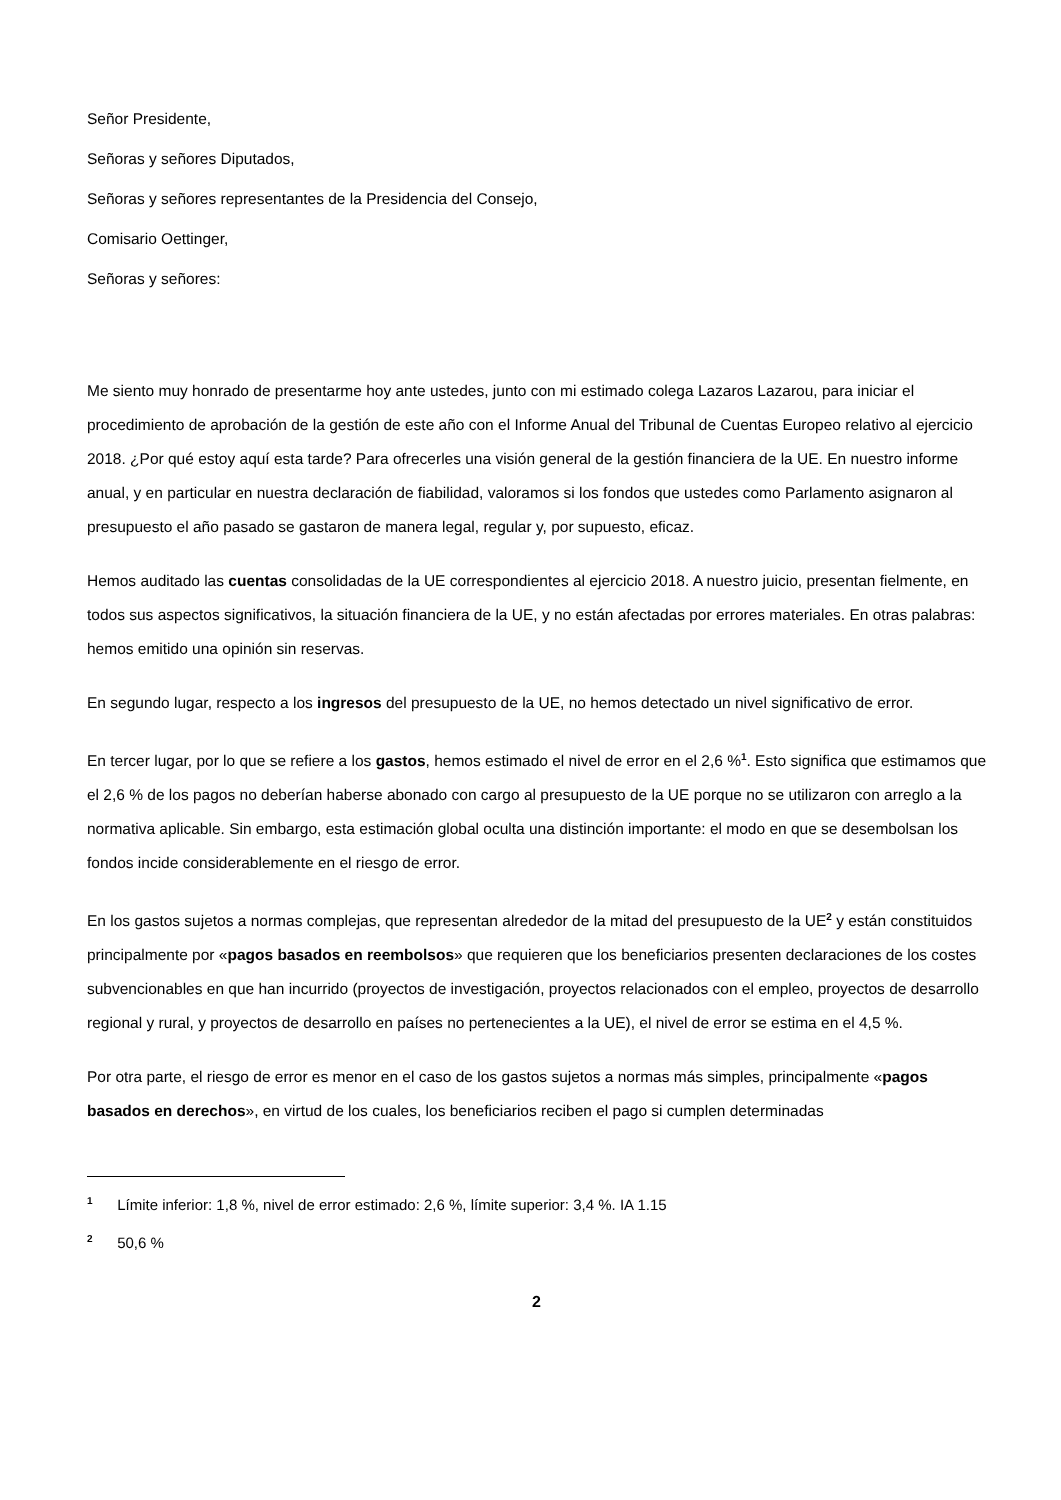Señor Presidente,
Señoras y señores Diputados,
Señoras y señores representantes de la Presidencia del Consejo,
Comisario Oettinger,
Señoras y señores:
Me siento muy honrado de presentarme hoy ante ustedes, junto con mi estimado colega Lazaros Lazarou, para iniciar el procedimiento de aprobación de la gestión de este año con el Informe Anual del Tribunal de Cuentas Europeo relativo al ejercicio 2018. ¿Por qué estoy aquí esta tarde? Para ofrecerles una visión general de la gestión financiera de la UE. En nuestro informe anual, y en particular en nuestra declaración de fiabilidad, valoramos si los fondos que ustedes como Parlamento asignaron al presupuesto el año pasado se gastaron de manera legal, regular y, por supuesto, eficaz.
Hemos auditado las cuentas consolidadas de la UE correspondientes al ejercicio 2018. A nuestro juicio, presentan fielmente, en todos sus aspectos significativos, la situación financiera de la UE, y no están afectadas por errores materiales. En otras palabras: hemos emitido una opinión sin reservas.
En segundo lugar, respecto a los ingresos del presupuesto de la UE, no hemos detectado un nivel significativo de error.
En tercer lugar, por lo que se refiere a los gastos, hemos estimado el nivel de error en el 2,6 %<sup>1</sup>. Esto significa que estimamos que el 2,6 % de los pagos no deberían haberse abonado con cargo al presupuesto de la UE porque no se utilizaron con arreglo a la normativa aplicable. Sin embargo, esta estimación global oculta una distinción importante: el modo en que se desembolsan los fondos incide considerablemente en el riesgo de error.
En los gastos sujetos a normas complejas, que representan alrededor de la mitad del presupuesto de la UE<sup>2</sup> y están constituidos principalmente por «pagos basados en reembolsos» que requieren que los beneficiarios presenten declaraciones de los costes subvencionables en que han incurrido (proyectos de investigación, proyectos relacionados con el empleo, proyectos de desarrollo regional y rural, y proyectos de desarrollo en países no pertenecientes a la UE), el nivel de error se estima en el 4,5 %.
Por otra parte, el riesgo de error es menor en el caso de los gastos sujetos a normas más simples, principalmente «pagos basados en derechos», en virtud de los cuales, los beneficiarios reciben el pago si cumplen determinadas
<sup>1</sup> Límite inferior: 1,8 %, nivel de error estimado: 2,6 %, límite superior: 3,4 %. IA 1.15
<sup>2</sup> 50,6 %
2